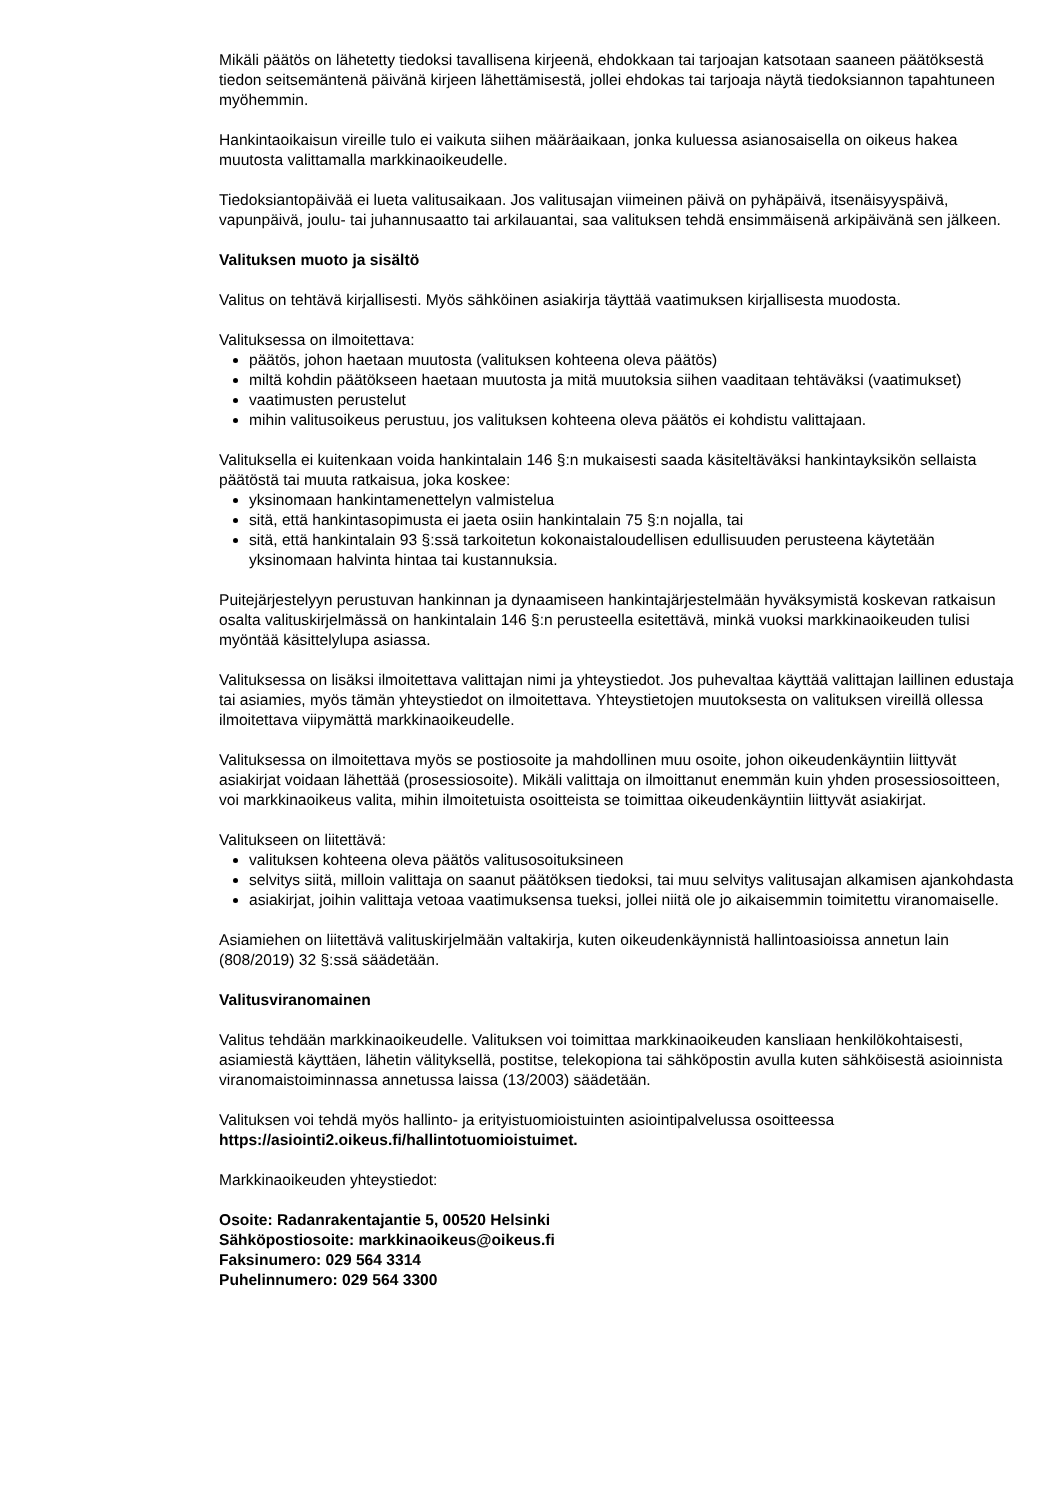Mikäli päätös on lähetetty tiedoksi tavallisena kirjeenä, ehdokkaan tai tarjoajan katsotaan saaneen päätöksestä tiedon seitsemäntenä päivänä kirjeen lähettämisestä, jollei ehdokas tai tarjoaja näytä tiedoksiannon tapahtuneen myöhemmin.
Hankintaoikaisun vireille tulo ei vaikuta siihen määräaikaan, jonka kuluessa asianosaisella on oikeus hakea muutosta valittamalla markkinaoikeudelle.
Tiedoksiantopäivää ei lueta valitusaikaan. Jos valitusajan viimeinen päivä on pyhäpäivä, itsenäisyyspäivä, vapunpäivä, joulu- tai juhannusaatto tai arkilauantai, saa valituksen tehdä ensimmäisenä arkipäivänä sen jälkeen.
Valituksen muoto ja sisältö
Valitus on tehtävä kirjallisesti. Myös sähköinen asiakirja täyttää vaatimuksen kirjallisesta muodosta.
Valituksessa on ilmoitettava:
päätös, johon haetaan muutosta (valituksen kohteena oleva päätös)
miltä kohdin päätökseen haetaan muutosta ja mitä muutoksia siihen vaaditaan tehtäväksi (vaatimukset)
vaatimusten perustelut
mihin valitusoikeus perustuu, jos valituksen kohteena oleva päätös ei kohdistu valittajaan.
Valituksella ei kuitenkaan voida hankintalain 146 §:n mukaisesti saada käsiteltäväksi hankintayksikön sellaista päätöstä tai muuta ratkaisua, joka koskee:
yksinomaan hankintamenettelyn valmistelua
sitä, että hankintasopimusta ei jaeta osiin hankintalain 75 §:n nojalla, tai
sitä, että hankintalain 93 §:ssä tarkoitetun kokonaistaloudellisen edullisuuden perusteena käytetään yksinomaan halvinta hintaa tai kustannuksia.
Puitejärjestelyyn perustuvan hankinnan ja dynaamiseen hankintajärjestelmään hyväksymistä koskevan ratkaisun osalta valituskirjelmässä on hankintalain 146 §:n perusteella esitettävä, minkä vuoksi markkinaoikeuden tulisi myöntää käsittelylupa asiassa.
Valituksessa on lisäksi ilmoitettava valittajan nimi ja yhteystiedot. Jos puhevaltaa käyttää valittajan laillinen edustaja tai asiamies, myös tämän yhteystiedot on ilmoitettava. Yhteystietojen muutoksesta on valituksen vireillä ollessa ilmoitettava viipymättä markkinaoikeudelle.
Valituksessa on ilmoitettava myös se postiosoite ja mahdollinen muu osoite, johon oikeudenkäyntiin liittyvät asiakirjat voidaan lähettää (prosessiosoite). Mikäli valittaja on ilmoittanut enemmän kuin yhden prosessiosoitteen, voi markkinaoikeus valita, mihin ilmoitetuista osoitteista se toimittaa oikeudenkäyntiin liittyvät asiakirjat.
Valitukseen on liitettävä:
valituksen kohteena oleva päätös valitusosoituksineen
selvitys siitä, milloin valittaja on saanut päätöksen tiedoksi, tai muu selvitys valitusajan alkamisen ajankohdasta
asiakirjat, joihin valittaja vetoaa vaatimuksensa tueksi, jollei niitä ole jo aikaisemmin toimitettu viranomaiselle.
Asiamiehen on liitettävä valituskirjelmään valtakirja, kuten oikeudenkäynnistä hallintoasioissa annetun lain (808/2019) 32 §:ssä säädetään.
Valitusviranomainen
Valitus tehdään markkinaoikeudelle. Valituksen voi toimittaa markkinaoikeuden kansliaan henkilökohtaisesti, asiamiestä käyttäen, lähetin välityksellä, postitse, telekopiona tai sähköpostin avulla kuten sähköisestä asioinnista viranomaistoiminnassa annetussa laissa (13/2003) säädetään.
Valituksen voi tehdä myös hallinto- ja erityistuomioistuinten asiointipalvelussa osoitteessa https://asiointi2.oikeus.fi/hallintotuomioistuimet.
Markkinaoikeuden yhteystiedot:
Osoite: Radanrakentajantie 5, 00520 Helsinki
Sähköpostiosoite: markkinaoikeus@oikeus.fi
Faksinumero: 029 564 3314
Puhelinnumero: 029 564 3300